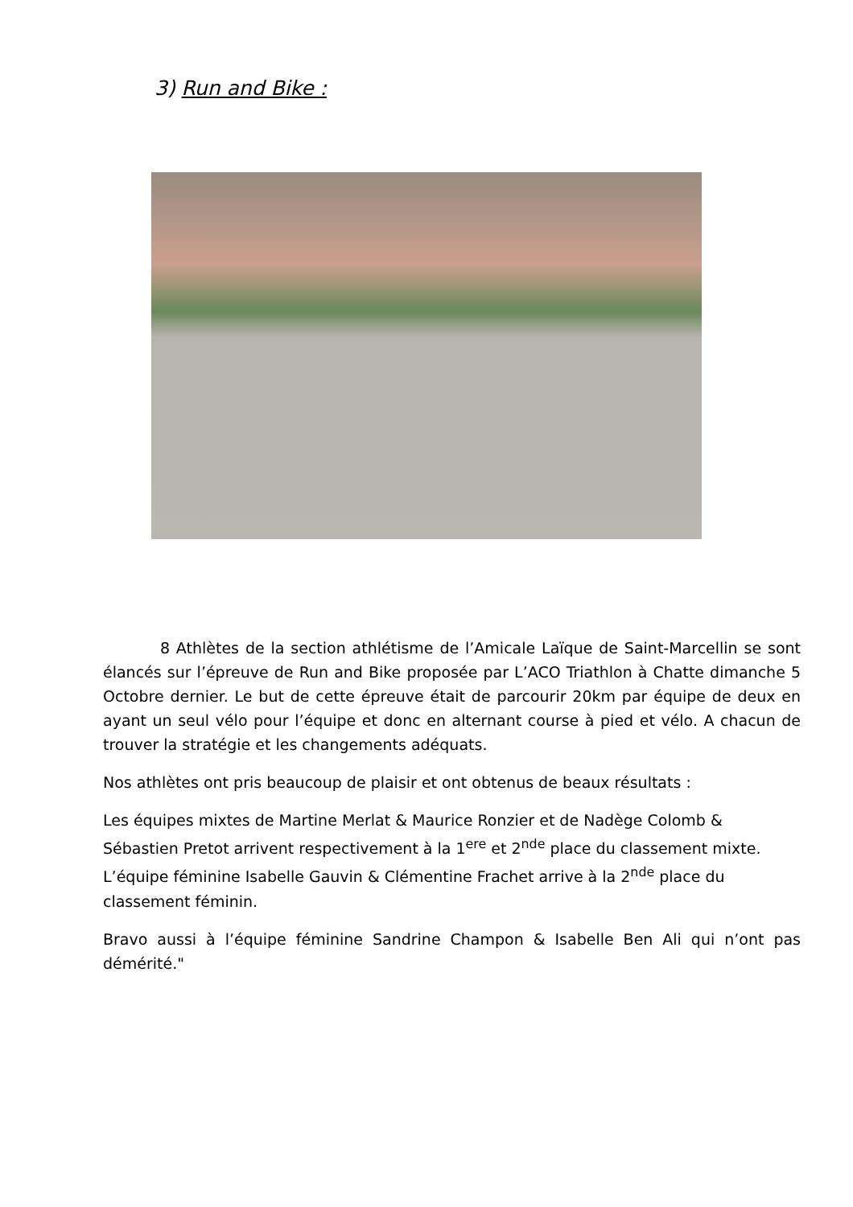3) Run and Bike :
8 Athlètes de la section athlétisme de l’Amicale Laïque de Saint-Marcellin se sont élancés sur l’épreuve de Run and Bike proposée par L’ACO Triathlon à Chatte dimanche 5 Octobre dernier. Le but de cette épreuve était de parcourir 20km par équipe de deux en ayant un seul vélo pour l’équipe et donc en alternant course à pied et vélo. A chacun de trouver la stratégie et les changements adéquats.
Nos athlètes ont pris beaucoup de plaisir et ont obtenus de beaux résultats :
Les équipes mixtes de Martine Merlat & Maurice Ronzier et de Nadège Colomb & Sébastien Pretot arrivent respectivement à la 1<sup>ere</sup> et 2<sup>nde</sup> place du classement mixte. L’équipe féminine Isabelle Gauvin & Clémentine Frachet arrive à la 2<sup>nde</sup> place du classement féminin.
Bravo aussi à l’équipe féminine Sandrine Champon & Isabelle Ben Ali qui n’ont pas démérité."